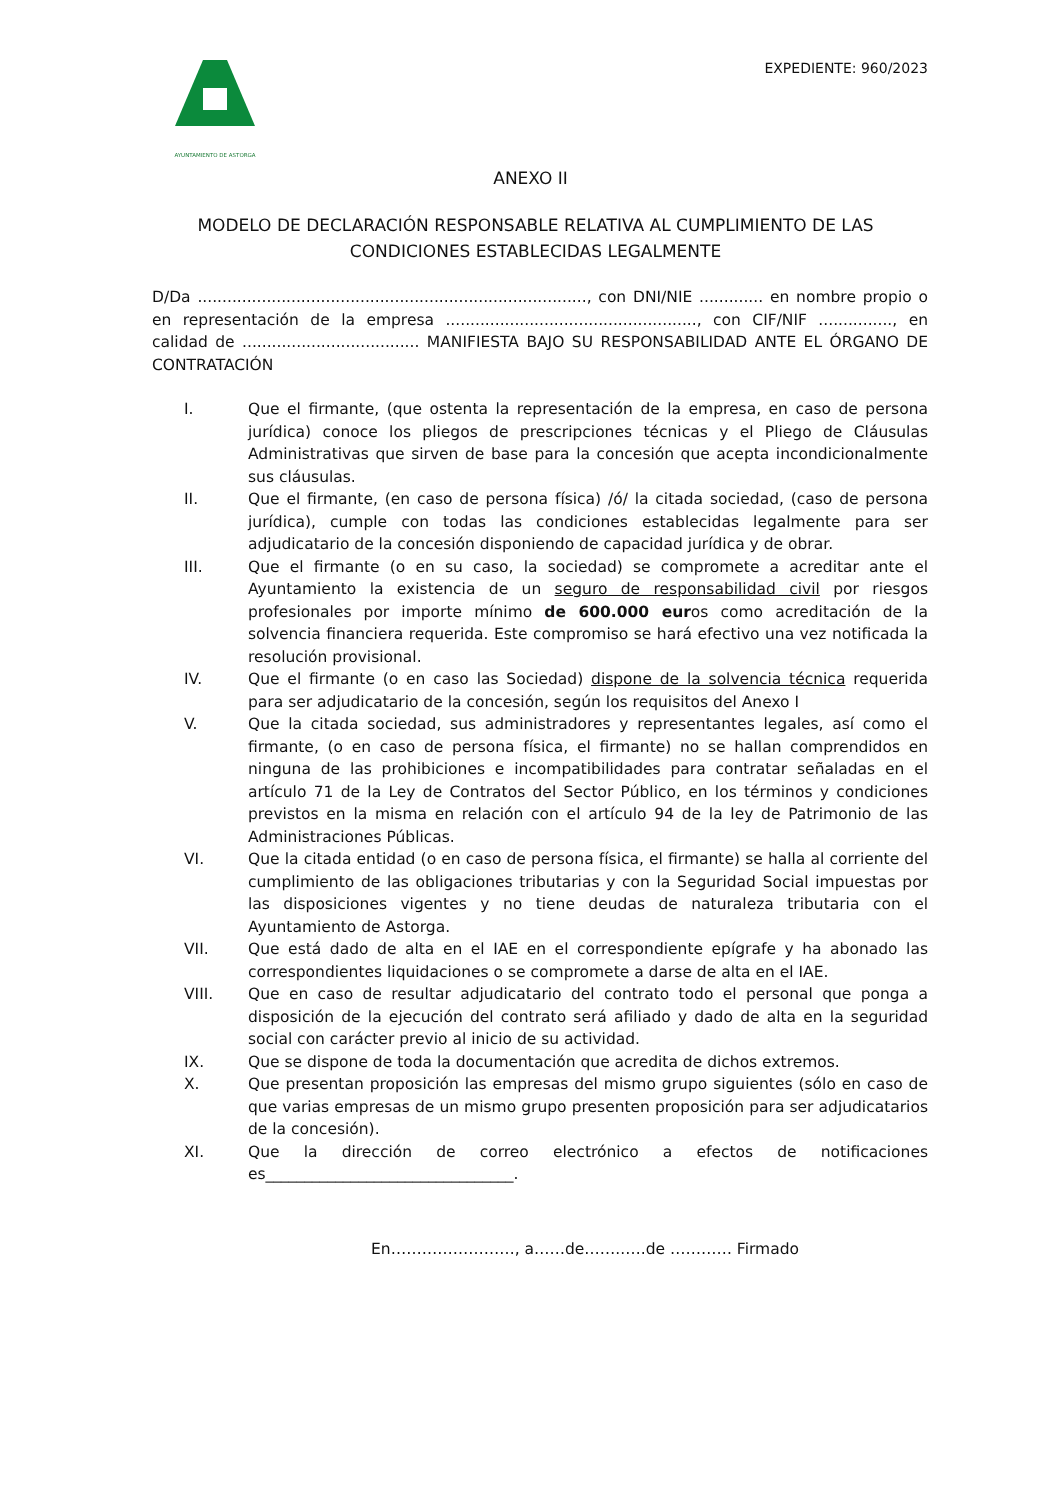AYUNTAMIENTO DE ASTORGA
EXPEDIENTE: 960/2023
ANEXO II
MODELO DE DECLARACIÓN RESPONSABLE RELATIVA AL CUMPLIMIENTO DE LAS CONDICIONES ESTABLECIDAS LEGALMENTE
D/Da ..............................................................................., con DNI/NIE ............. en nombre propio o en representación de la empresa ..................................................., con CIF/NIF ..............., en calidad de .................................... MANIFIESTA BAJO SU RESPONSABILIDAD ANTE EL ÓRGANO DE CONTRATACIÓN
I. Que el firmante, (que ostenta la representación de la empresa, en caso de persona jurídica) conoce los pliegos de prescripciones técnicas y el Pliego de Cláusulas Administrativas que sirven de base para la concesión que acepta incondicionalmente sus cláusulas.
II. Que el firmante, (en caso de persona física) /ó/ la citada sociedad, (caso de persona jurídica), cumple con todas las condiciones establecidas legalmente para ser adjudicatario de la concesión disponiendo de capacidad jurídica y de obrar.
III. Que el firmante (o en su caso, la sociedad) se compromete a acreditar ante el Ayuntamiento la existencia de un seguro de responsabilidad civil por riesgos profesionales por importe mínimo de 600.000 euros como acreditación de la solvencia financiera requerida. Este compromiso se hará efectivo una vez notificada la resolución provisional.
IV. Que el firmante (o en caso las Sociedad) dispone de la solvencia técnica requerida para ser adjudicatario de la concesión, según los requisitos del Anexo I
V. Que la citada sociedad, sus administradores y representantes legales, así como el firmante, (o en caso de persona física, el firmante) no se hallan comprendidos en ninguna de las prohibiciones e incompatibilidades para contratar señaladas en el artículo 71 de la Ley de Contratos del Sector Público, en los términos y condiciones previstos en la misma en relación con el artículo 94 de la ley de Patrimonio de las Administraciones Públicas.
VI. Que la citada entidad (o en caso de persona física, el firmante) se halla al corriente del cumplimiento de las obligaciones tributarias y con la Seguridad Social impuestas por las disposiciones vigentes y no tiene deudas de naturaleza tributaria con el Ayuntamiento de Astorga.
VII. Que está dado de alta en el IAE en el correspondiente epígrafe y ha abonado las correspondientes liquidaciones o se compromete a darse de alta en el IAE.
VIII. Que en caso de resultar adjudicatario del contrato todo el personal que ponga a disposición de la ejecución del contrato será afiliado y dado de alta en la seguridad social con carácter previo al inicio de su actividad.
IX. Que se dispone de toda la documentación que acredita de dichos extremos.
X. Que presentan proposición las empresas del mismo grupo siguientes (sólo en caso de que varias empresas de un mismo grupo presenten proposición para ser adjudicatarios de la concesión).
XI. Que la dirección de correo electrónico a efectos de notificaciones es________________________________.
En……………………, a……de……..….de ………… Firmado